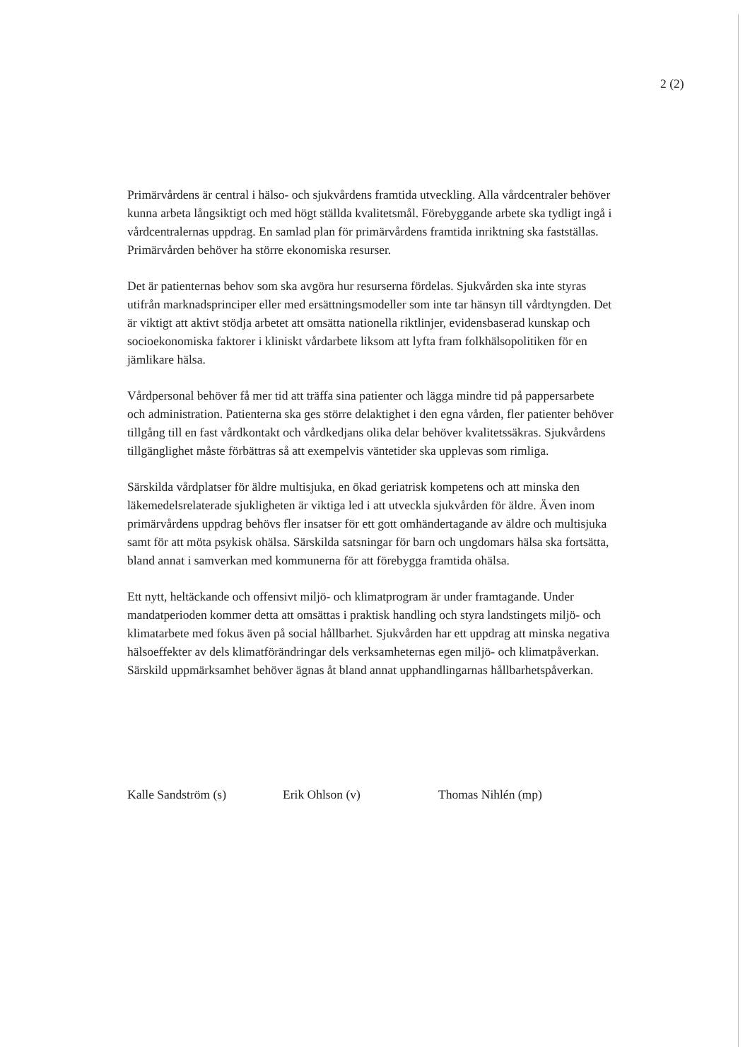2 (2)
Primärvårdens är central i hälso- och sjukvårdens framtida utveckling. Alla vårdcentraler behöver kunna arbeta långsiktigt och med högt ställda kvalitetsmål. Förebyggande arbete ska tydligt ingå i vårdcentralernas uppdrag. En samlad plan för primärvårdens framtida inriktning ska fastställas. Primärvården behöver ha större ekonomiska resurser.
Det är patienternas behov som ska avgöra hur resurserna fördelas. Sjukvården ska inte styras utifrån marknadsprinciper eller med ersättningsmodeller som inte tar hänsyn till vårdtyngden. Det är viktigt att aktivt stödja arbetet att omsätta nationella riktlinjer, evidensbaserad kunskap och socioekonomiska faktorer i kliniskt vårdarbete liksom att lyfta fram folkhälsopolitiken för en jämlikare hälsa.
Vårdpersonal behöver få mer tid att träffa sina patienter och lägga mindre tid på pappersarbete och administration. Patienterna ska ges större delaktighet i den egna vården, fler patienter behöver tillgång till en fast vårdkontakt och vårdkedjans olika delar behöver kvalitetssäkras. Sjukvårdens tillgänglighet måste förbättras så att exempelvis väntetider ska upplevas som rimliga.
Särskilda vårdplatser för äldre multisjuka, en ökad geriatrisk kompetens och att minska den läkemedelsrelaterade sjukligheten är viktiga led i att utveckla sjukvården för äldre. Även inom primärvårdens uppdrag behövs fler insatser för ett gott omhändertagande av äldre och multisjuka samt för att möta psykisk ohälsa. Särskilda satsningar för barn och ungdomars hälsa ska fortsätta, bland annat i samverkan med kommunerna för att förebygga framtida ohälsa.
Ett nytt, heltäckande och offensivt miljö- och klimatprogram är under framtagande. Under mandatperioden kommer detta att omsättas i praktisk handling och styra landstingets miljö- och klimatarbete med fokus även på social hållbarhet. Sjukvården har ett uppdrag att minska negativa hälsoeffekter av dels klimatförändringar dels verksamheternas egen miljö- och klimatpåverkan. Särskild uppmärksamhet behöver ägnas åt bland annat upphandlingarnas hållbarhetspåverkan.
Kalle Sandström (s) Erik Ohlson (v) Thomas Nihlén (mp)